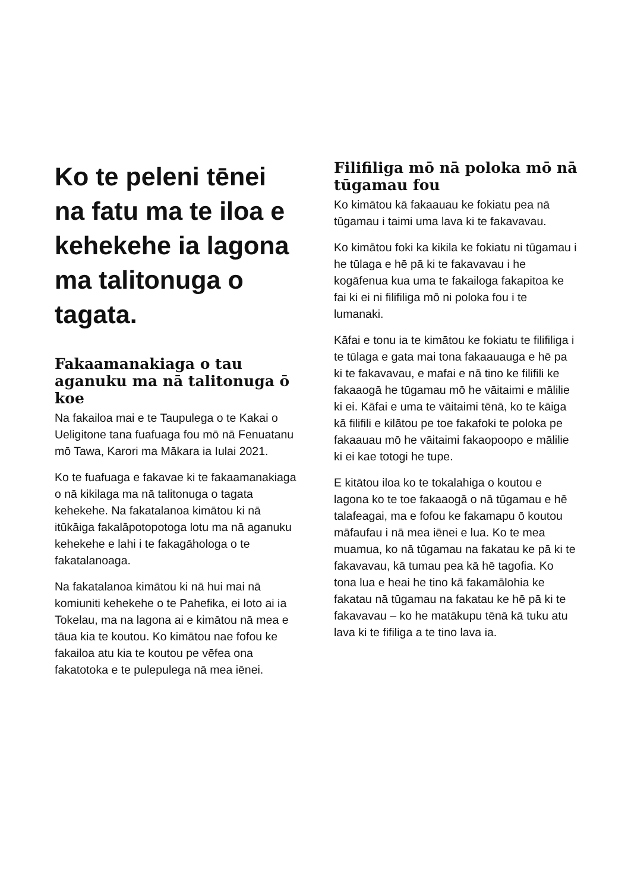Ko te peleni tēnei na fatu ma te iloa e kehekehe ia lagona ma talitonuga o tagata.
Fakaamanakiaga o tau aganuku ma nā talitonuga ō koe
Na fakailoa mai e te Taupulega o te Kakai o Ueligitone tana fuafuaga fou mō nā Fenuatanu mō Tawa, Karori ma Mākara ia Iulai 2021.
Ko te fuafuaga e fakavae ki te fakaamanakiaga o nā kikilaga ma nā talitonuga o tagata kehekehe. Na fakatalanoa kimātou ki nā itūkāiga fakalāpotopotoga lotu ma nā aganuku kehekehe e lahi i te fakagāhologa o te fakatalanoaga.
Na fakatalanoa kimātou ki nā hui mai nā komiuniti kehekehe o te Pahefika, ei loto ai ia Tokelau, ma na lagona ai e kimātou nā mea e tāua kia te koutou. Ko kimātou nae fofou ke fakailoa atu kia te koutou pe vēfea ona fakatotoka e te pulepulega nā mea iēnei.
Filifiliga mō nā poloka mō nā tūgamau fou
Ko kimātou kā fakaauau ke fokiatu pea nā tūgamau i taimi uma lava ki te fakavavau.
Ko kimātou foki ka kikila ke fokiatu ni tūgamau i he tūlaga e hē pā ki te fakavavau i he kogāfenua kua uma te fakailoga fakapitoa ke fai ki ei ni filifiliga mō ni poloka fou i te lumanaki.
Kāfai e tonu ia te kimātou ke fokiatu te filifiliga i te tūlaga e gata mai tona fakaauauga e hē pa ki te fakavavau, e mafai e nā tino ke filifili ke fakaaogā he tūgamau mō he vāitaimi e mālilie ki ei. Kāfai e uma te vāitaimi tēnā, ko te kāiga kā filifili e kilātou pe toe fakafoki te poloka pe fakaauau mō he vāitaimi fakaopoopo e mālilie ki ei kae totogi he tupe.
E kitātou iloa ko te tokalahiga o koutou e lagona ko te toe fakaaogā o nā tūgamau e hē talafeagai, ma e fofou ke fakamapu ō koutou māfaufau i nā mea iēnei e lua. Ko te mea muamua, ko nā tūgamau na fakatau ke pā ki te fakavavau, kā tumau pea kā hē tagofia. Ko tona lua e heai he tino kā fakamālohia ke fakatau nā tūgamau na fakatau ke hē pā ki te fakavavau – ko he matākupu tēnā kā tuku atu lava ki te fifiliga a te tino lava ia.